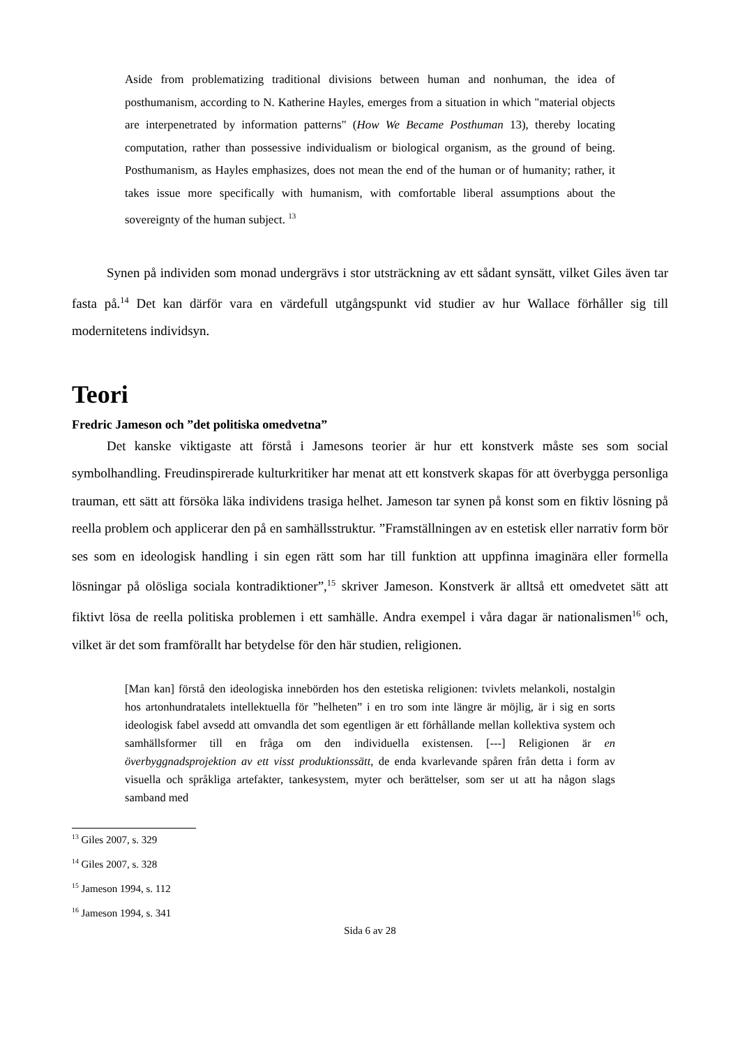Aside from problematizing traditional divisions between human and nonhuman, the idea of posthumanism, according to N. Katherine Hayles, emerges from a situation in which "material objects are interpenetrated by information patterns" (How We Became Posthuman 13), thereby locating computation, rather than possessive individualism or biological organism, as the ground of being. Posthumanism, as Hayles emphasizes, does not mean the end of the human or of humanity; rather, it takes issue more specifically with humanism, with comfortable liberal assumptions about the sovereignty of the human subject. <sup>13</sup>
Synen på individen som monad undergrävs i stor utsträckning av ett sådant synsätt, vilket Giles även tar fasta på.<sup>14</sup> Det kan därför vara en värdefull utgångspunkt vid studier av hur Wallace förhåller sig till modernitetens individsyn.
Teori
Fredric Jameson och ”det politiska omedvetna”
Det kanske viktigaste att förstå i Jamesons teorier är hur ett konstverk måste ses som social symbolhandling. Freudinspirerade kulturkritiker har menat att ett konstverk skapas för att överbygga personliga trauman, ett sätt att försöka läka individens trasiga helhet. Jameson tar synen på konst som en fiktiv lösning på reella problem och applicerar den på en samhällsstruktur. ”Framställningen av en estetisk eller narrativ form bör ses som en ideologisk handling i sin egen rätt som har till funktion att uppfinna imaginära eller formella lösningar på olösliga sociala kontradiktioner”,<sup>15</sup> skriver Jameson. Konstverk är alltså ett omedvetet sätt att fiktivt lösa de reella politiska problemen i ett samhälle. Andra exempel i våra dagar är nationalismen<sup>16</sup> och, vilket är det som framförallt har betydelse för den här studien, religionen.
[Man kan] förstå den ideologiska innebörden hos den estetiska religionen: tvivlets melankoli, nostalgin hos artonhundratalets intellektuella för ”helheten” i en tro som inte längre är möjlig, är i sig en sorts ideologisk fabel avsedd att omvandla det som egentligen är ett förhållande mellan kollektiva system och samhällsformer till en fråga om den individuella existensen. [---] Religionen är en överbyggnadsprojektion av ett visst produktionssätt, de enda kvarlevande spåren från detta i form av visuella och språkliga artefakter, tankesystem, myter och berättelser, som ser ut att ha någon slags samband med
<sup>13</sup> Giles 2007, s. 329
<sup>14</sup> Giles 2007, s. 328
<sup>15</sup> Jameson 1994, s. 112
<sup>16</sup> Jameson 1994, s. 341
Sida 6 av 28